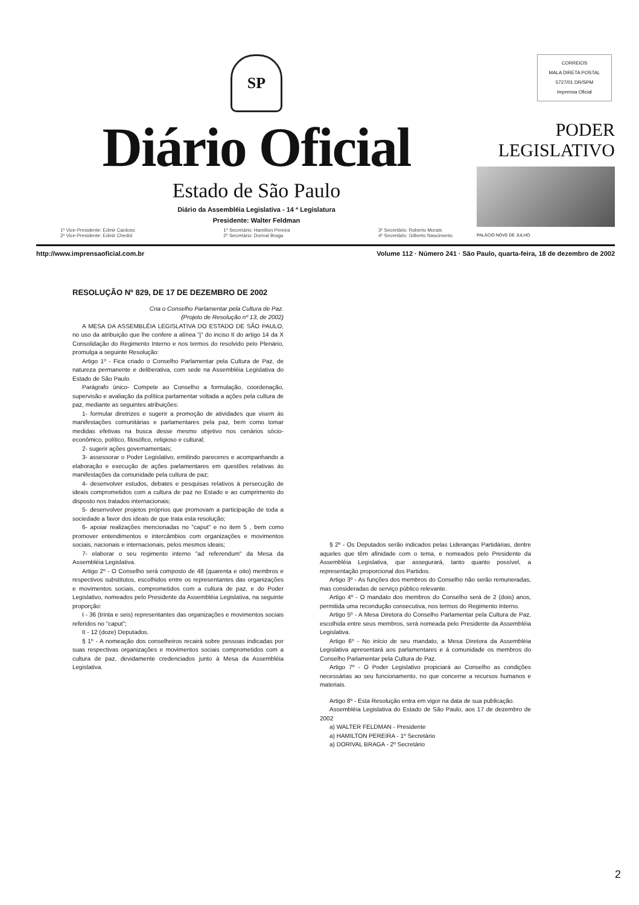SP
Diário Oficial
Estado de São Paulo
Diário da Assembléia Legislativa - 14 ª Legislatura
Presidente: Walter Feldman
1º Vice-Presidente: Edmir Cardoso
2º Vice-Presidente: Edmir Chedid 1º Secretário: Hamilton Pereira
2º Secretário: Dorival Braga 3º Secretário: Roberto Morais
4º Secretário: Gilberto Nascimento
CORREIOS
MALA DIRETA POSTAL
5727/01 DR/SPM
Imprensa Oficial
PODER
LEGISLATIVO
PALÁCIO NOVE DE JULHO
http://www.imprensaoficial.com.br Volume 112 · Número 241 · São Paulo, quarta-feira, 18 de dezembro de 2002
RESOLUÇÃO Nº 829, DE 17 DE DEZEMBRO DE 2002
Cria o Conselho Parlamentar pela Cultura de Paz.
(Projeto de Resolução nº 13, de 2002)
A MESA DA ASSEMBLÉIA LEGISLATIVA DO ESTADO DE SÃO PAULO, no uso da atribuição que lhe confere a alínea "j" do inciso II do artigo 14 da X Consolidação do Regimento Interno e nos termos do resolvido pelo Plenário, promulga a seguinte Resolução:
Artigo 1º - Fica criado o Conselho Parlamentar pela Cultura de Paz, de natureza permanente e deliberativa, com sede na Assembléia Legislativa do Estado de São Paulo.
Parágrafo único- Compete ao Conselho a formulação, coordenação, supervisão e avaliação da política parlamentar voltada a ações pela cultura de paz, mediante as seguintes atribuições:
1- formular diretrizes e sugerir a promoção de atividades que visem às manifestações comunitárias e parlamentares pela paz, bem como tomar medidas efetivas na busca desse mesmo objetivo nos cenários sócio-econômico, político, filosófico, religioso e cultural;
2- sugerir ações governamentais;
3- assessorar o Poder Legislativo, emitindo pareceres e acompanhando a elaboração e execução de ações parlamentares em questões relativas às manifestações da comunidade pela cultura de paz;
4- desenvolver estudos, debates e pesquisas relativos à persecução de ideais comprometidos com a cultura de paz no Estado e ao cumprimento do disposto nos tratados internacionais;
5- desenvolver projetos próprios que promovam a participação de toda a sociedade a favor dos ideais de que trata esta resolução;
6- apoiar realizações mencionadas no "caput" e no item 5 , bem como promover entendimentos e intercâmbios com organizações e movimentos sociais, nacionais e internacionais, pelos mesmos ideais;
7- elaborar o seu regimento interno "ad referendum" da Mesa da Assembléia Legislativa.
Artigo 2º - O Conselho será composto de 48 (quarenta e oito) membros e respectivos substitutos, escolhidos entre os representantes das organizações e movimentos sociais, comprometidos com a cultura de paz, e do Poder Legislativo, nomeados pelo Presidente da Assembléia Legislativa, na seguinte proporção:
I - 36 (trinta e seis) representantes das organizações e movimentos sociais referidos no "caput";
II - 12 (doze) Deputados.
§ 1º - A nomeação dos conselheiros recairá sobre pessoas indicadas por suas respectivas organizações e movimentos sociais comprometidos com a cultura de paz, devidamente credenciados junto à Mesa da Assembléia Legislativa.
§ 2º - Os Deputados serão indicados pelas Lideranças Partidárias, dentre aqueles que têm afinidade com o tema, e nomeados pelo Presidente da Assembléia Legislativa, que assegurará, tanto quanto possível, a representação proporcional dos Partidos.
Artigo 3º - As funções dos membros do Conselho não serão remuneradas, mas consideradas de serviço público relevante.
Artigo 4º - O mandato dos membros do Conselho será de 2 (dois) anos, permitida uma recondução consecutiva, nos termos do Regimento Interno.
Artigo 5º - A Mesa Diretora do Conselho Parlamentar pela Cultura de Paz, escolhida entre seus membros, será nomeada pelo Presidente da Assembléia Legislativa.
Artigo 6º - No início de seu mandato, a Mesa Diretora da Assembléia Legislativa apresentará aos parlamentares e à comunidade os membros do Conselho Parlamentar pela Cultura de Paz.
Artigo 7º - O Poder Legislativo propiciará ao Conselho as condições necessárias ao seu funcionamento, no que concerne a recursos humanos e materiais.
Artigo 8º - Esta Resolução entra em vigor na data de sua publicação.
Assembléia Legislativa do Estado de São Paulo, aos 17 de dezembro de 2002
a) WALTER FELDMAN - Presidente
a) HAMILTON PEREIRA - 1º Secretário
a) DORIVAL BRAGA - 2º Secretário
2